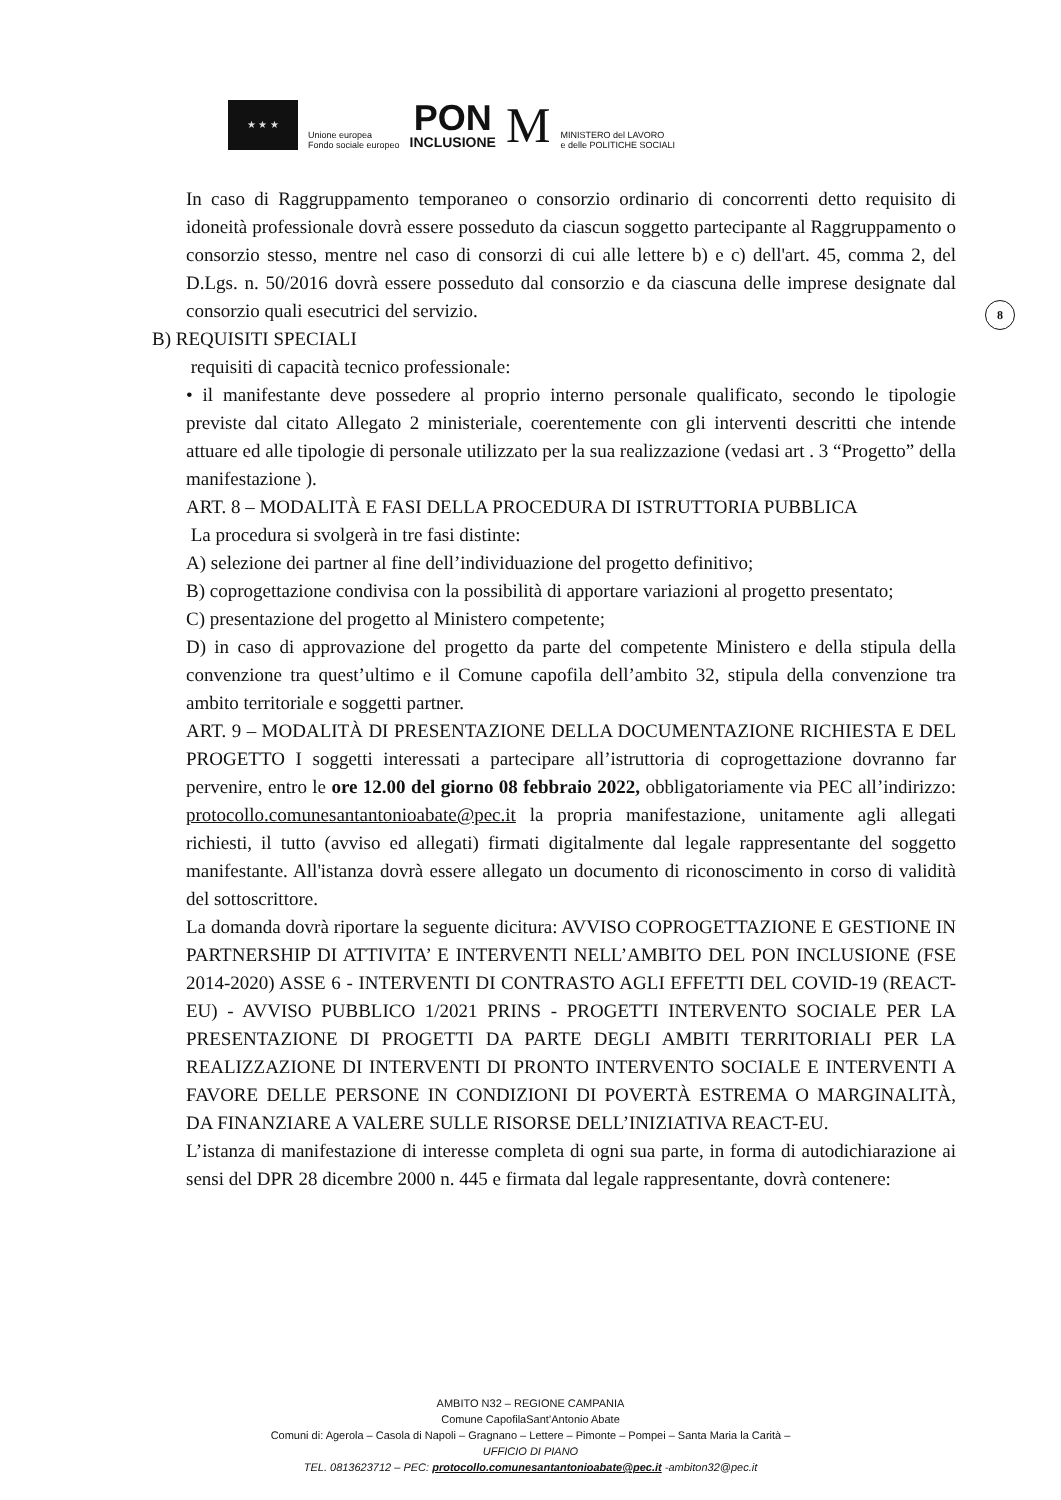★ ★ ★
Unione europea
Fondo sociale europeo
PON
INCLUSIONE
M
MINISTERO del LAVORO
e delle POLITICHE SOCIALI
8
In caso di Raggruppamento temporaneo o consorzio ordinario di concorrenti detto requisito di idoneità professionale dovrà essere posseduto da ciascun soggetto partecipante al Raggruppamento o consorzio stesso, mentre nel caso di consorzi di cui alle lettere b) e c) dell'art. 45, comma 2, del D.Lgs. n. 50/2016 dovrà essere posseduto dal consorzio e da ciascuna delle imprese designate dal consorzio quali esecutrici del servizio.
B) REQUISITI SPECIALI
requisiti di capacità tecnico professionale:
• il manifestante deve possedere al proprio interno personale qualificato, secondo le tipologie previste dal citato Allegato 2 ministeriale, coerentemente con gli interventi descritti che intende attuare ed alle tipologie di personale utilizzato per la sua realizzazione (vedasi art . 3 “Progetto” della manifestazione ).
ART. 8 – MODALITÀ E FASI DELLA PROCEDURA DI ISTRUTTORIA PUBBLICA
La procedura si svolgerà in tre fasi distinte:
A) selezione dei partner al fine dell’individuazione del progetto definitivo;
B) coprogettazione condivisa con la possibilità di apportare variazioni al progetto presentato;
C) presentazione del progetto al Ministero competente;
D) in caso di approvazione del progetto da parte del competente Ministero e della stipula della convenzione tra quest’ultimo e il Comune capofila dell’ambito 32, stipula della convenzione tra ambito territoriale e soggetti partner.
ART. 9 – MODALITÀ DI PRESENTAZIONE DELLA DOCUMENTAZIONE RICHIESTA E DEL PROGETTO I soggetti interessati a partecipare all’istruttoria di coprogettazione dovranno far pervenire, entro le ore 12.00 del giorno 08 febbraio 2022, obbligatoriamente via PEC all’indirizzo: protocollo.comunesantantonioabate@pec.it la propria manifestazione, unitamente agli allegati richiesti, il tutto (avviso ed allegati) firmati digitalmente dal legale rappresentante del soggetto manifestante. All'istanza dovrà essere allegato un documento di riconoscimento in corso di validità del sottoscrittore.
La domanda dovrà riportare la seguente dicitura: AVVISO COPROGETTAZIONE E GESTIONE IN PARTNERSHIP DI ATTIVITA’ E INTERVENTI NELL’AMBITO DEL PON INCLUSIONE (FSE 2014-2020) ASSE 6 - INTERVENTI DI CONTRASTO AGLI EFFETTI DEL COVID-19 (REACT-EU) - AVVISO PUBBLICO 1/2021 PRINS - PROGETTI INTERVENTO SOCIALE PER LA PRESENTAZIONE DI PROGETTI DA PARTE DEGLI AMBITI TERRITORIALI PER LA REALIZZAZIONE DI INTERVENTI DI PRONTO INTERVENTO SOCIALE E INTERVENTI A FAVORE DELLE PERSONE IN CONDIZIONI DI POVERTÀ ESTREMA O MARGINALITÀ, DA FINANZIARE A VALERE SULLE RISORSE DELL’INIZIATIVA REACT-EU.
L’istanza di manifestazione di interesse completa di ogni sua parte, in forma di autodichiarazione ai sensi del DPR 28 dicembre 2000 n. 445 e firmata dal legale rappresentante, dovrà contenere:
AMBITO N32 – REGIONE CAMPANIA
Comune CapofilaSant’Antonio Abate
Comuni di: Agerola – Casola di Napoli – Gragnano – Lettere – Pimonte – Pompei – Santa Maria la Carità –
UFFICIO DI PIANO
TEL. 0813623712 – PEC: protocollo.comunesantantonioabate@pec.it -ambiton32@pec.it